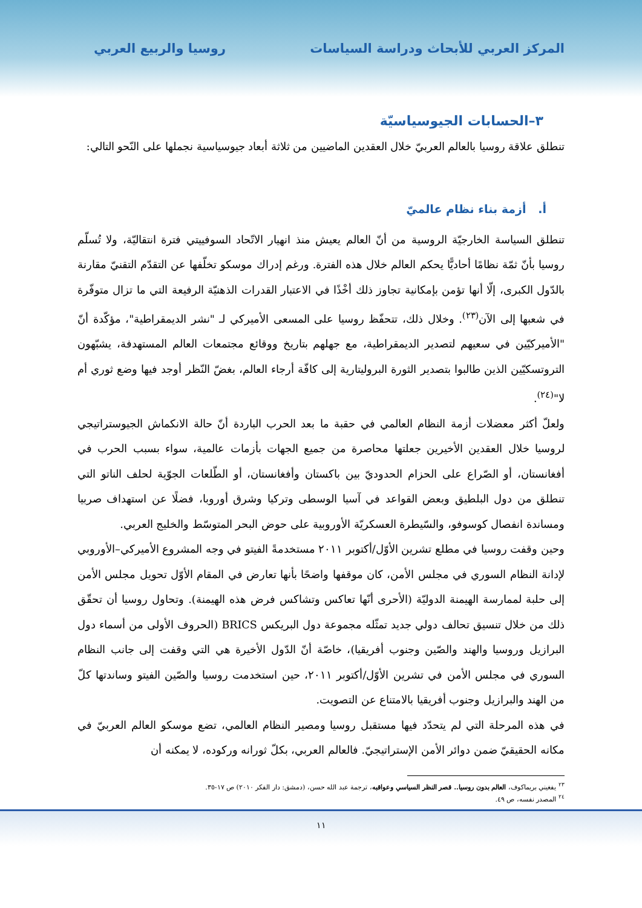المركز العربي للأبحاث ودراسة السياسات روسيا والربيع العربي
٣–الحسابات الجيوسياسيّة
تنطلق علاقة روسيا بالعالم العربيّ خلال العقدين الماضيين من ثلاثة أبعاد جيوسياسية نجملها على النّحو التالي:
أ. أزمة بناء نظام عالميّ
تنطلق السياسة الخارجيّة الروسية من أنّ العالم يعيش منذ انهيار الاتّحاد السوفييتي فترة انتقاليّة، ولا تُسلّم روسيا بأنّ ثمّة نظامًا أحاديًّا يحكم العالم خلال هذه الفترة. ورغم إدراك موسكو تخلّفها عن التقدّم التقنيّ مقارنة بالدّول الكبرى، إلّا أنها تؤمن بإمكانية تجاوز ذلك أخْذًا في الاعتبار القدرات الذهنيّة الرفيعة التي ما تزال متوفّرة في شعبها إلى الآن<sup>(٢٣)</sup>. وخلال ذلك، تتحفّظ روسيا على المسعى الأميركي لـ "نشر الديمقراطية"، مؤكّدة أنّ "الأميركيّين في سعيهم لتصدير الديمقراطية، مع جهلهم بتاريخ ووقائع مجتمعات العالم المستهدفة، يشبّهون التروتسكيّين الذين طالبوا بتصدير الثورة البروليتارية إلى كافّة أرجاء العالم، بغضّ النّظر أوجد فيها وضع ثوري أم لا"<sup>(٢٤)</sup>.
ولعلّ أكثر معضلات أزمة النظام العالمي في حقبة ما بعد الحرب الباردة أنّ حالة الانكماش الجيوستراتيجي لروسيا خلال العقدين الأخيرين جعلتها محاصرة من جميع الجهات بأزمات عالمية، سواء بسبب الحرب في أفغانستان، أو الصّراع على الحزام الحدوديّ بين باكستان وأفغانستان، أو الطّلعات الجوّية لحلف الناتو التي تنطلق من دول البلطيق وبعض القواعد في آسيا الوسطى وتركيا وشرق أوروبا، فضلًا عن استهداف صربيا ومساندة انفصال كوسوفو، والسّيطرة العسكريّة الأوروبية على حوض البحر المتوسّط والخليج العربي.
وحين وقفت روسيا في مطلع تشرين الأوّل/أكتوبر ٢٠١١ مستخدمةً الفيتو في وجه المشروع الأميركي–الأوروبي لإدانة النظام السوري في مجلس الأمن، كان موقفها واضحًا بأنها تعارض في المقام الأوّل تحويل مجلس الأمن إلى حلبة لممارسة الهيمنة الدوليّة (الأحرى أنّها تعاكس وتشاكس فرض هذه الهيمنة). وتحاول روسيا أن تحقّق ذلك من خلال تنسيق تحالف دولي جديد تمثّله مجموعة دول البريكس BRICS (الحروف الأولى من أسماء دول البرازيل وروسيا والهند والصّين وجنوب أفريقيا)، خاصّة أنّ الدّول الأخيرة هي التي وقفت إلى جانب النظام السوري في مجلس الأمن في تشرين الأوّل/أكتوبر ٢٠١١، حين استخدمت روسيا والصّين الفيتو وساندتها كلّ من الهند والبرازيل وجنوب أفريقيا بالامتناع عن التصويت.
في هذه المرحلة التي لم يتحدّد فيها مستقبل روسيا ومصير النظام العالمي، تضع موسكو العالم العربيّ في مكانه الحقيقيّ ضمن دوائر الأمن الإستراتيجيّ. فالعالم العربي، بكلّ ثورانه وركوده، لا يمكنه أن
<sup>٢٣</sup> يفغيني بريماكوف، العالم بدون روسيا.. قصر النظر السياسي وعواقبه، ترجمة عبد الله حسن، (دمشق: دار الفكر ٢٠١٠) ص ١٧-٣٥.
<sup>٢٤</sup> المصدر نفسه، ص ٤٩.
١١